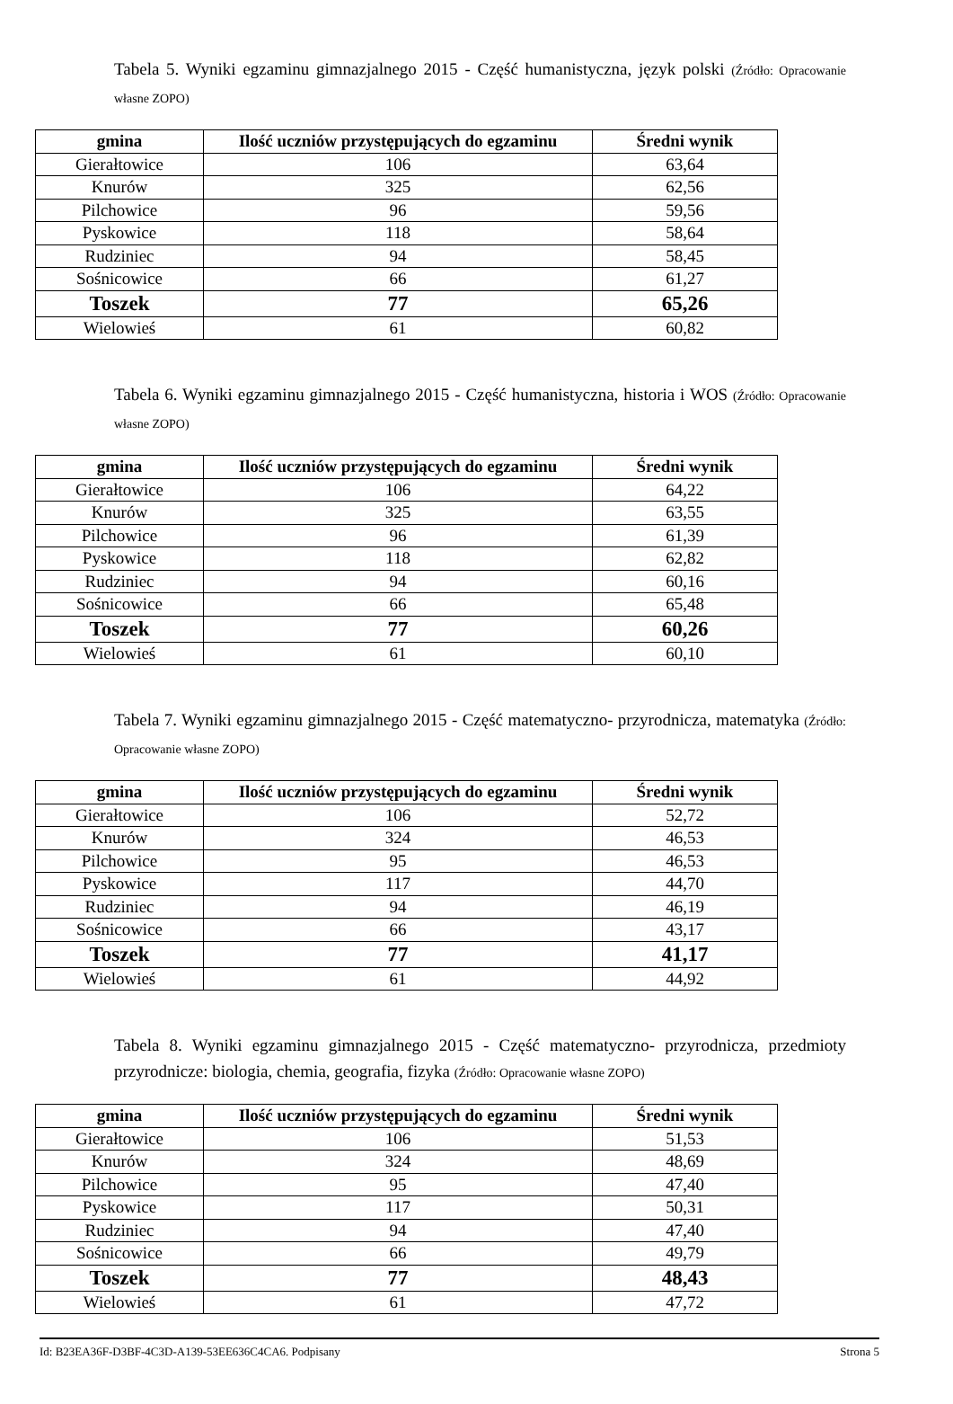Tabela 5. Wyniki egzaminu gimnazjalnego 2015 - Część humanistyczna, język polski (Źródło: Opracowanie własne ZOPO)
| gmina | Ilość uczniów przystępujących do egzaminu | Średni wynik |
| --- | --- | --- |
| Gierałtowice | 106 | 63,64 |
| Knurów | 325 | 62,56 |
| Pilchowice | 96 | 59,56 |
| Pyskowice | 118 | 58,64 |
| Rudziniec | 94 | 58,45 |
| Sośnicowice | 66 | 61,27 |
| Toszek | 77 | 65,26 |
| Wielowieś | 61 | 60,82 |
Tabela 6. Wyniki egzaminu gimnazjalnego 2015 - Część humanistyczna, historia i WOS (Źródło: Opracowanie własne ZOPO)
| gmina | Ilość uczniów przystępujących do egzaminu | Średni wynik |
| --- | --- | --- |
| Gierałtowice | 106 | 64,22 |
| Knurów | 325 | 63,55 |
| Pilchowice | 96 | 61,39 |
| Pyskowice | 118 | 62,82 |
| Rudziniec | 94 | 60,16 |
| Sośnicowice | 66 | 65,48 |
| Toszek | 77 | 60,26 |
| Wielowieś | 61 | 60,10 |
Tabela 7. Wyniki egzaminu gimnazjalnego 2015 - Część matematyczno- przyrodnicza, matematyka (Źródło: Opracowanie własne ZOPO)
| gmina | Ilość uczniów przystępujących do egzaminu | Średni wynik |
| --- | --- | --- |
| Gierałtowice | 106 | 52,72 |
| Knurów | 324 | 46,53 |
| Pilchowice | 95 | 46,53 |
| Pyskowice | 117 | 44,70 |
| Rudziniec | 94 | 46,19 |
| Sośnicowice | 66 | 43,17 |
| Toszek | 77 | 41,17 |
| Wielowieś | 61 | 44,92 |
Tabela 8. Wyniki egzaminu gimnazjalnego 2015 - Część matematyczno- przyrodnicza, przedmioty przyrodnicze: biologia, chemia, geografia, fizyka (Źródło: Opracowanie własne ZOPO)
| gmina | Ilość uczniów przystępujących do egzaminu | Średni wynik |
| --- | --- | --- |
| Gierałtowice | 106 | 51,53 |
| Knurów | 324 | 48,69 |
| Pilchowice | 95 | 47,40 |
| Pyskowice | 117 | 50,31 |
| Rudziniec | 94 | 47,40 |
| Sośnicowice | 66 | 49,79 |
| Toszek | 77 | 48,43 |
| Wielowieś | 61 | 47,72 |
Id: B23EA36F-D3BF-4C3D-A139-53EE636C4CA6. Podpisany Strona 5